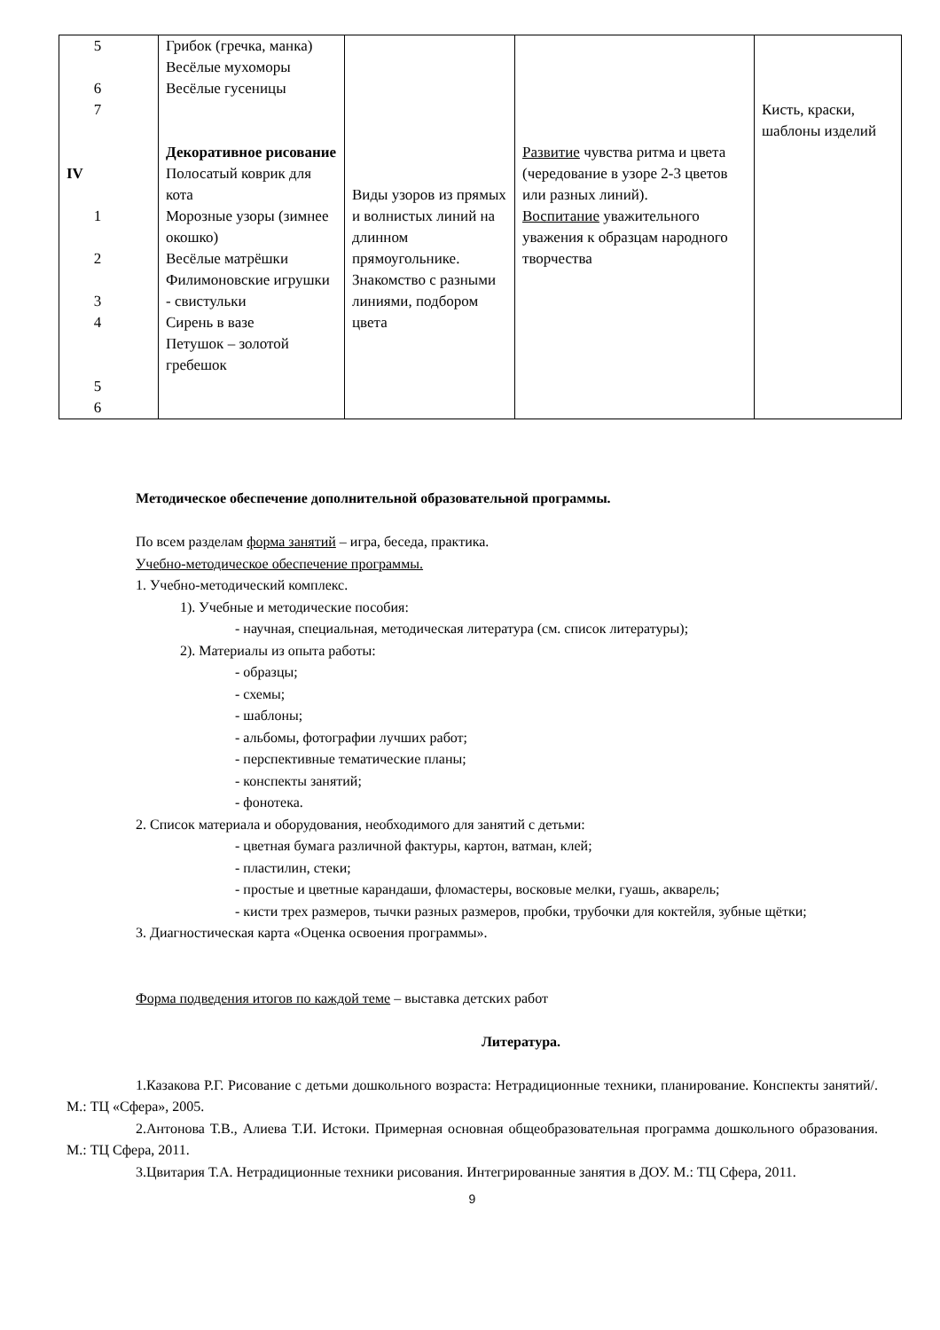| 5 6 7 IV 1 2 3 4 5 6 | Грибок (гречка, манка) Весёлые мухоморы Весёлые гусеницы Декоративное рисование Полосатый коврик для кота Морозные узоры (зимнее окошко) Весёлые матрёшки Филимоновские игрушки - свистульки Сирень в вазе Петушок – золотой гребешок | Виды узоров из прямых и волнистых линий на длинном прямоугольнике. Знакомство с разными линиями, подбором цвета | Развитие чувства ритма и цвета (чередование в узоре 2-3 цветов или разных линий). Воспитание уважительного уважения к образцам народного творчества | Кисть, краски, шаблоны изделий |
Методическое обеспечение дополнительной образовательной программы.
По всем разделам форма занятий – игра, беседа, практика.
Учебно-методическое обеспечение программы.
1. Учебно-методический комплекс.
1). Учебные и методические пособия:
- научная, специальная, методическая литература (см. список литературы);
2). Материалы из опыта работы:
- образцы;
- схемы;
- шаблоны;
- альбомы, фотографии лучших работ;
- перспективные тематические планы;
- конспекты занятий;
- фонотека.
2. Список материала и оборудования, необходимого для занятий с детьми:
- цветная бумага различной фактуры, картон, ватман, клей;
- пластилин, стеки;
- простые и цветные карандаши, фломастеры, восковые мелки, гуашь, акварель;
- кисти трех размеров, тычки разных размеров, пробки, трубочки для коктейля, зубные щётки;
3. Диагностическая карта «Оценка освоения программы».
Форма подведения итогов по каждой теме – выставка детских работ
Литература.
1.Казакова Р.Г. Рисование с детьми дошкольного возраста: Нетрадиционные техники, планирование. Конспекты занятий/. М.: ТЦ «Сфера», 2005.
2.Антонова Т.В., Алиева Т.И. Истоки. Примерная основная общеобразовательная программа дошкольного образования. М.: ТЦ Сфера, 2011.
3.Цвитария Т.А. Нетрадиционные техники рисования. Интегрированные занятия в ДОУ. М.: ТЦ Сфера, 2011.
9